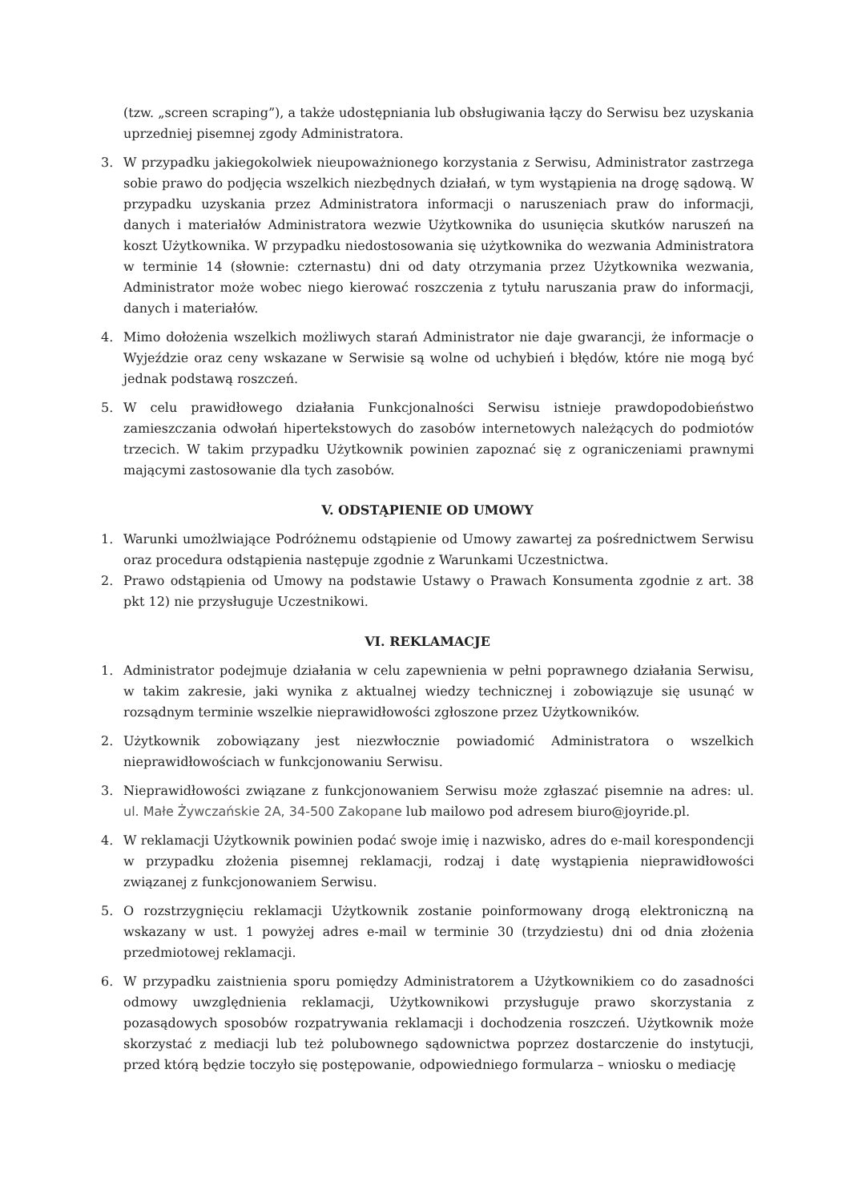(tzw. „screen scraping”), a także udostępniania lub obsługiwania łączy do Serwisu bez uzyskania uprzedniej pisemnej zgody Administratora.
3. W przypadku jakiegokolwiek nieupoważnionego korzystania z Serwisu, Administrator zastrzega sobie prawo do podjęcia wszelkich niezbędnych działań, w tym wystąpienia na drogę sądową. W przypadku uzyskania przez Administratora informacji o naruszeniach praw do informacji, danych i materiałów Administratora wezwie Użytkownika do usunięcia skutków naruszeń na koszt Użytkownika. W przypadku niedostosowania się użytkownika do wezwania Administratora w terminie 14 (słownie: czternastu) dni od daty otrzymania przez Użytkownika wezwania, Administrator może wobec niego kierować roszczenia z tytułu naruszania praw do informacji, danych i materiałów.
4. Mimo dołożenia wszelkich możliwych starań Administrator nie daje gwarancji, że informacje o Wyjeździe oraz ceny wskazane w Serwisie są wolne od uchybień i błędów, które nie mogą być jednak podstawą roszczeń.
5. W celu prawidłowego działania Funkcjonalności Serwisu istnieje prawdopodobieństwo zamieszczania odwołań hipertekstowych do zasobów internetowych należących do podmiotów trzecich. W takim przypadku Użytkownik powinien zapoznać się z ograniczeniami prawnymi mającymi zastosowanie dla tych zasobów.
V. ODSTĄPIENIE OD UMOWY
1. Warunki umożlwiające Podróżnemu odstąpienie od Umowy zawartej za pośrednictwem Serwisu oraz procedura odstąpienia następuje zgodnie z Warunkami Uczestnictwa.
2. Prawo odstąpienia od Umowy na podstawie Ustawy o Prawach Konsumenta zgodnie z art. 38 pkt 12) nie przysługuje Uczestnikowi.
VI. REKLAMACJE
1. Administrator podejmuje działania w celu zapewnienia w pełni poprawnego działania Serwisu, w takim zakresie, jaki wynika z aktualnej wiedzy technicznej i zobowiązuje się usunąć w rozsądnym terminie wszelkie nieprawidłowości zgłoszone przez Użytkowników.
2. Użytkownik zobowiązany jest niezwłocznie powiadomić Administratora o wszelkich nieprawidłowościach w funkcjonowaniu Serwisu.
3. Nieprawidłowości związane z funkcjonowaniem Serwisu może zgłaszać pisemnie na adres: ul. ul. Małe Żywczańskie 2A, 34-500 Zakopane lub mailowo pod adresem biuro@joyride.pl.
4. W reklamacji Użytkownik powinien podać swoje imię i nazwisko, adres do e-mail korespondencji w przypadku złożenia pisemnej reklamacji, rodzaj i datę wystąpienia nieprawidłowości związanej z funkcjonowaniem Serwisu.
5. O rozstrzygnięciu reklamacji Użytkownik zostanie poinformowany drogą elektroniczną na wskazany w ust. 1 powyżej adres e-mail w terminie 30 (trzydziestu) dni od dnia złożenia przedmiotowej reklamacji.
6. W przypadku zaistnienia sporu pomiędzy Administratorem a Użytkownikiem co do zasadności odmowy uwzględnienia reklamacji, Użytkownikowi przysługuje prawo skorzystania z pozasądowych sposobów rozpatrywania reklamacji i dochodzenia roszczeń. Użytkownik może skorzystać z mediacji lub też polubownego sądownictwa poprzez dostarczenie do instytucji, przed którą będzie toczyło się postępowanie, odpowiedniego formularza – wniosku o mediację